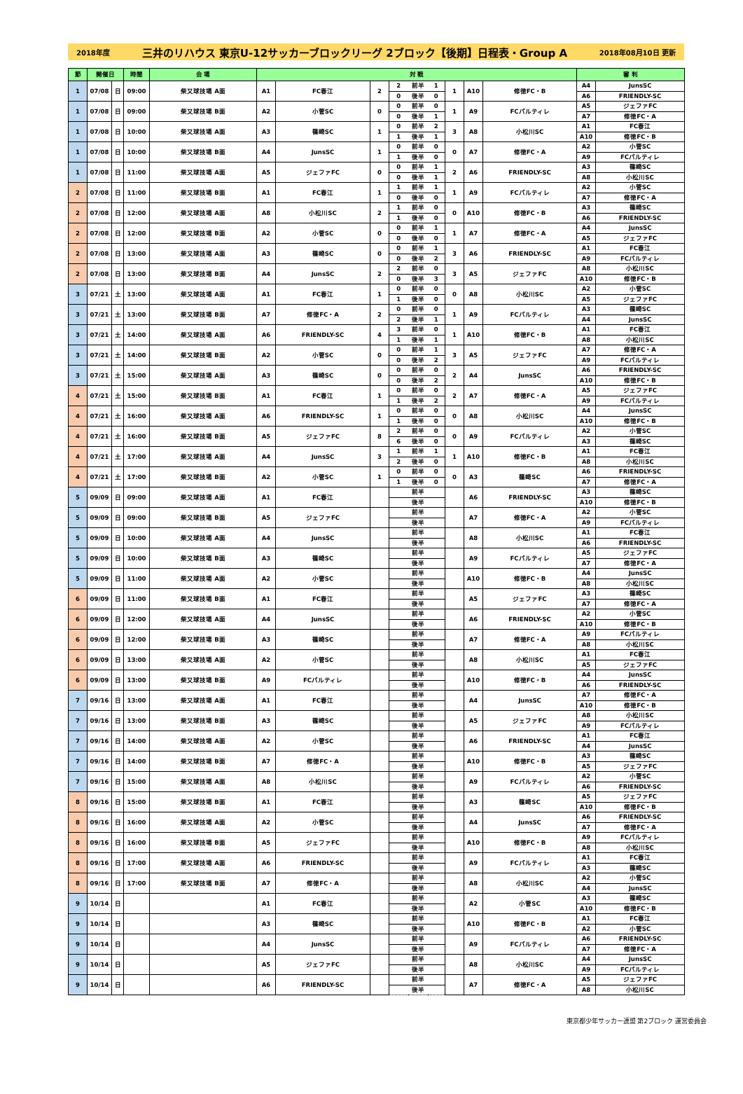2018年度 三井のリハウス 東京U-12サッカーブロックリーグ 2ブロック【後期】日程表・Group A 2018年08月10日 更新
| 節 | 開催日 | | 時間 | 会 場 | 対 戦 | | | | | | | | | 審 判 | |
| --- | --- | --- | --- | --- | --- | --- | --- | --- | --- | --- | --- | --- | --- | --- | --- |
| 1 | 07/08 | 日 | 09:00 | 柴又球技場 A面 | A1 | FC春江 | 2 | 2 | 前半 | 1 | 1 | A10 | 修徳FC・B | A4 | JunsSC |
| | | | | | | | | 0 | 後半 | 0 | | | | A6 | FRIENDLY-SC |
| 1 | 07/08 | 日 | 09:00 | 柴又球技場 B面 | A2 | 小菅SC | 0 | 0 | 前半 | 0 | 1 | A9 | FCパルティレ | A5 | ジェファFC |
| | | | | | | | | 0 | 後半 | 1 | | | | A7 | 修徳FC・A |
| 1 | 07/08 | 日 | 10:00 | 柴又球技場 A面 | A3 | 篠崎SC | 1 | 0 | 前半 | 2 | 3 | A8 | 小松川SC | A1 | FC春江 |
| | | | | | | | | 1 | 後半 | 1 | | | | A10 | 修徳FC・B |
| 1 | 07/08 | 日 | 10:00 | 柴又球技場 B面 | A4 | JunsSC | 1 | 0 | 前半 | 0 | 0 | A7 | 修徳FC・A | A2 | 小菅SC |
| | | | | | | | | 1 | 後半 | 0 | | | | A9 | FCパルティレ |
| 1 | 07/08 | 日 | 11:00 | 柴又球技場 A面 | A5 | ジェファFC | 0 | 0 | 前半 | 1 | 2 | A6 | FRIENDLY-SC | A3 | 篠崎SC |
| | | | | | | | | 0 | 後半 | 1 | | | | A8 | 小松川SC |
| 2 | 07/08 | 日 | 11:00 | 柴又球技場 B面 | A1 | FC春江 | 1 | 1 | 前半 | 1 | 1 | A9 | FCパルティレ | A2 | 小菅SC |
| | | | | | | | | 0 | 後半 | 0 | | | | A7 | 修徳FC・A |
| 2 | 07/08 | 日 | 12:00 | 柴又球技場 A面 | A8 | 小松川SC | 2 | 1 | 前半 | 0 | 0 | A10 | 修徳FC・B | A3 | 篠崎SC |
| | | | | | | | | 1 | 後半 | 0 | | | | A6 | FRIENDLY-SC |
| 2 | 07/08 | 日 | 12:00 | 柴又球技場 B面 | A2 | 小菅SC | 0 | 0 | 前半 | 1 | 1 | A7 | 修徳FC・A | A4 | JunsSC |
| | | | | | | | | 0 | 後半 | 0 | | | | A5 | ジェファFC |
| 2 | 07/08 | 日 | 13:00 | 柴又球技場 A面 | A3 | 篠崎SC | 0 | 0 | 前半 | 1 | 3 | A6 | FRIENDLY-SC | A1 | FC春江 |
| | | | | | | | | 0 | 後半 | 2 | | | | A9 | FCパルティレ |
| 2 | 07/08 | 日 | 13:00 | 柴又球技場 B面 | A4 | JunsSC | 2 | 2 | 前半 | 0 | 3 | A5 | ジェファFC | A8 | 小松川SC |
| | | | | | | | | 0 | 後半 | 3 | | | | A10 | 修徳FC・B |
| 3 | 07/21 | 土 | 13:00 | 柴又球技場 A面 | A1 | FC春江 | 1 | 0 | 前半 | 0 | 0 | A8 | 小松川SC | A2 | 小菅SC |
| | | | | | | | | 1 | 後半 | 0 | | | | A5 | ジェファFC |
| 3 | 07/21 | 土 | 13:00 | 柴又球技場 B面 | A7 | 修徳FC・A | 2 | 0 | 前半 | 0 | 1 | A9 | FCパルティレ | A3 | 篠崎SC |
| | | | | | | | | 2 | 後半 | 1 | | | | A4 | JunsSC |
| 3 | 07/21 | 土 | 14:00 | 柴又球技場 A面 | A6 | FRIENDLY-SC | 4 | 3 | 前半 | 0 | 1 | A10 | 修徳FC・B | A1 | FC春江 |
| | | | | | | | | 1 | 後半 | 1 | | | | A8 | 小松川SC |
| 3 | 07/21 | 土 | 14:00 | 柴又球技場 B面 | A2 | 小菅SC | 0 | 0 | 前半 | 1 | 3 | A5 | ジェファFC | A7 | 修徳FC・A |
| | | | | | | | | 0 | 後半 | 2 | | | | A9 | FCパルティレ |
| 3 | 07/21 | 土 | 15:00 | 柴又球技場 A面 | A3 | 篠崎SC | 0 | 0 | 前半 | 0 | 2 | A4 | JunsSC | A6 | FRIENDLY-SC |
| | | | | | | | | 0 | 後半 | 2 | | | | A10 | 修徳FC・B |
| 4 | 07/21 | 土 | 15:00 | 柴又球技場 B面 | A1 | FC春江 | 1 | 0 | 前半 | 0 | 2 | A7 | 修徳FC・A | A5 | ジェファFC |
| | | | | | | | | 1 | 後半 | 2 | | | | A9 | FCパルティレ |
| 4 | 07/21 | 土 | 16:00 | 柴又球技場 A面 | A6 | FRIENDLY-SC | 1 | 0 | 前半 | 0 | 0 | A8 | 小松川SC | A4 | JunsSC |
| | | | | | | | | 1 | 後半 | 0 | | | | A10 | 修徳FC・B |
| 4 | 07/21 | 土 | 16:00 | 柴又球技場 B面 | A5 | ジェファFC | 8 | 2 | 前半 | 0 | 0 | A9 | FCパルティレ | A2 | 小菅SC |
| | | | | | | | | 6 | 後半 | 0 | | | | A3 | 篠崎SC |
| 4 | 07/21 | 土 | 17:00 | 柴又球技場 A面 | A4 | JunsSC | 3 | 1 | 前半 | 1 | 1 | A10 | 修徳FC・B | A1 | FC春江 |
| | | | | | | | | 2 | 後半 | 0 | | | | A8 | 小松川SC |
| 4 | 07/21 | 土 | 17:00 | 柴又球技場 B面 | A2 | 小菅SC | 1 | 0 | 前半 | 0 | 0 | A3 | 篠崎SC | A6 | FRIENDLY-SC |
| | | | | | | | | 1 | 後半 | 0 | | | | A7 | 修徳FC・A |
| 5 | 09/09 | 日 | 09:00 | 柴又球技場 A面 | A1 | FC春江 | | | 前半 | | | A6 | FRIENDLY-SC | A3 | 篠崎SC |
| | | | | | | | | | 後半 | | | | | A10 | 修徳FC・B |
| 5 | 09/09 | 日 | 09:00 | 柴又球技場 B面 | A5 | ジェファFC | | | 前半 | | | A7 | 修徳FC・A | A2 | 小菅SC |
| | | | | | | | | | 後半 | | | | | A9 | FCパルティレ |
| 5 | 09/09 | 日 | 10:00 | 柴又球技場 A面 | A4 | JunsSC | | | 前半 | | | A8 | 小松川SC | A1 | FC春江 |
| | | | | | | | | | 後半 | | | | | A6 | FRIENDLY-SC |
| 5 | 09/09 | 日 | 10:00 | 柴又球技場 B面 | A3 | 篠崎SC | | | 前半 | | | A9 | FCパルティレ | A5 | ジェファFC |
| | | | | | | | | | 後半 | | | | | A7 | 修徳FC・A |
| 5 | 09/09 | 日 | 11:00 | 柴又球技場 A面 | A2 | 小菅SC | | | 前半 | | | A10 | 修徳FC・B | A4 | JunsSC |
| | | | | | | | | | 後半 | | | | | A8 | 小松川SC |
| 6 | 09/09 | 日 | 11:00 | 柴又球技場 B面 | A1 | FC春江 | | | 前半 | | | A5 | ジェファFC | A3 | 篠崎SC |
| | | | | | | | | | 後半 | | | | | A7 | 修徳FC・A |
| 6 | 09/09 | 日 | 12:00 | 柴又球技場 A面 | A4 | JunsSC | | | 前半 | | | A6 | FRIENDLY-SC | A2 | 小菅SC |
| | | | | | | | | | 後半 | | | | | A10 | 修徳FC・B |
| 6 | 09/09 | 日 | 12:00 | 柴又球技場 B面 | A3 | 篠崎SC | | | 前半 | | | A7 | 修徳FC・A | A9 | FCパルティレ |
| | | | | | | | | | 後半 | | | | | A8 | 小松川SC |
| 6 | 09/09 | 日 | 13:00 | 柴又球技場 A面 | A2 | 小菅SC | | | 前半 | | | A8 | 小松川SC | A1 | FC春江 |
| | | | | | | | | | 後半 | | | | | A5 | ジェファFC |
| 6 | 09/09 | 日 | 13:00 | 柴又球技場 B面 | A9 | FCパルティレ | | | 前半 | | | A10 | 修徳FC・B | A4 | JunsSC |
| | | | | | | | | | 後半 | | | | | A6 | FRIENDLY-SC |
| 7 | 09/16 | 日 | 13:00 | 柴又球技場 A面 | A1 | FC春江 | | | 前半 | | | A4 | JunsSC | A7 | 修徳FC・A |
| | | | | | | | | | 後半 | | | | | A10 | 修徳FC・B |
| 7 | 09/16 | 日 | 13:00 | 柴又球技場 B面 | A3 | 篠崎SC | | | 前半 | | | A5 | ジェファFC | A8 | 小松川SC |
| | | | | | | | | | 後半 | | | | | A9 | FCパルティレ |
| 7 | 09/16 | 日 | 14:00 | 柴又球技場 A面 | A2 | 小菅SC | | | 前半 | | | A6 | FRIENDLY-SC | A1 | FC春江 |
| | | | | | | | | | 後半 | | | | | A4 | JunsSC |
| 7 | 09/16 | 日 | 14:00 | 柴又球技場 B面 | A7 | 修徳FC・A | | | 前半 | | | A10 | 修徳FC・B | A3 | 篠崎SC |
| | | | | | | | | | 後半 | | | | | A5 | ジェファFC |
| 7 | 09/16 | 日 | 15:00 | 柴又球技場 A面 | A8 | 小松川SC | | | 前半 | | | A9 | FCパルティレ | A2 | 小菅SC |
| | | | | | | | | | 後半 | | | | | A6 | FRIENDLY-SC |
| 8 | 09/16 | 日 | 15:00 | 柴又球技場 B面 | A1 | FC春江 | | | 前半 | | | A3 | 篠崎SC | A5 | ジェファFC |
| | | | | | | | | | 後半 | | | | | A10 | 修徳FC・B |
| 8 | 09/16 | 日 | 16:00 | 柴又球技場 A面 | A2 | 小菅SC | | | 前半 | | | A4 | JunsSC | A6 | FRIENDLY-SC |
| | | | | | | | | | 後半 | | | | | A7 | 修徳FC・A |
| 8 | 09/16 | 日 | 16:00 | 柴又球技場 B面 | A5 | ジェファFC | | | 前半 | | | A10 | 修徳FC・B | A9 | FCパルティレ |
| | | | | | | | | | 後半 | | | | | A8 | 小松川SC |
| 8 | 09/16 | 日 | 17:00 | 柴又球技場 A面 | A6 | FRIENDLY-SC | | | 前半 | | | A9 | FCパルティレ | A1 | FC春江 |
| | | | | | | | | | 後半 | | | | | A3 | 篠崎SC |
| 8 | 09/16 | 日 | 17:00 | 柴又球技場 B面 | A7 | 修徳FC・A | | | 前半 | | | A8 | 小松川SC | A2 | 小菅SC |
| | | | | | | | | | 後半 | | | | | A4 | JunsSC |
| 9 | 10/14 | 日 | | | A1 | FC春江 | | | 前半 | | | A2 | 小菅SC | A3 | 篠崎SC |
| | | | | | | | | | 後半 | | | | | A10 | 修徳FC・B |
| 9 | 10/14 | 日 | | | A3 | 篠崎SC | | | 前半 | | | A10 | 修徳FC・B | A1 | FC春江 |
| | | | | | | | | | 後半 | | | | | A2 | 小菅SC |
| 9 | 10/14 | 日 | | | A4 | JunsSC | | | 前半 | | | A9 | FCパルティレ | A6 | FRIENDLY-SC |
| | | | | | | | | | 後半 | | | | | A7 | 修徳FC・A |
| 9 | 10/14 | 日 | | | A5 | ジェファFC | | | 前半 | | | A8 | 小松川SC | A4 | JunsSC |
| | | | | | | | | | 後半 | | | | | A9 | FCパルティレ |
| 9 | 10/14 | 日 | | | A6 | FRIENDLY-SC | | | 前半 | | | A7 | 修徳FC・A | A5 | ジェファFC |
| | | | | | | | | | 後半 | | | | | A8 | 小松川SC |
東京都少年サッカー連盟 第2ブロック 運営委員会